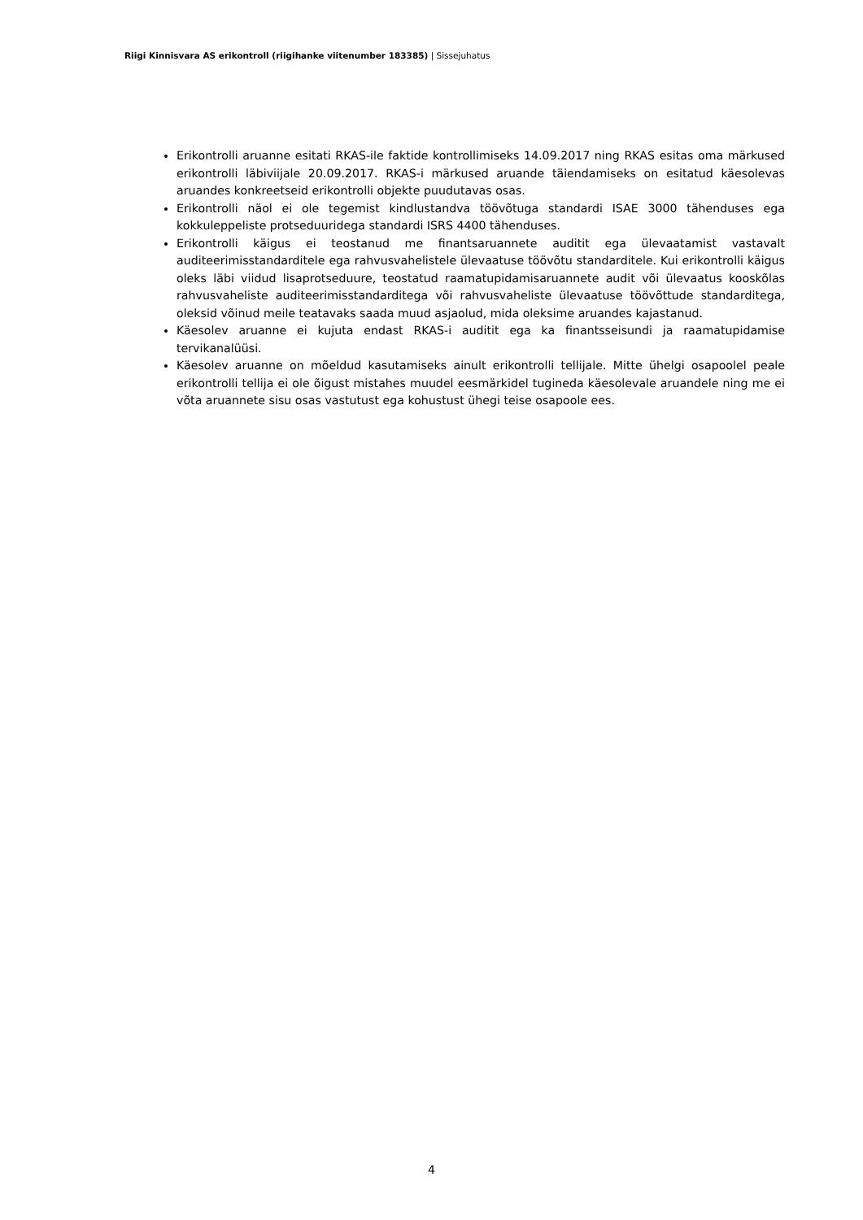Riigi Kinnisvara AS erikontroll (riigihanke viitenumber 183385) | Sissejuhatus
Erikontrolli aruanne esitati RKAS-ile faktide kontrollimiseks 14.09.2017 ning RKAS esitas oma märkused erikontrolli läbiviijale 20.09.2017. RKAS-i märkused aruande täiendamiseks on esitatud käesolevas aruandes konkreetseid erikontrolli objekte puudutavas osas.
Erikontrolli näol ei ole tegemist kindlustandva töövõtuga standardi ISAE 3000 tähenduses ega kokkuleppeliste protseduuridega standardi ISRS 4400 tähenduses.
Erikontrolli käigus ei teostanud me finantsaruannete auditit ega ülevaatamist vastavalt auditeerimisstandarditele ega rahvusvahelistele ülevaatuse töövõtu standarditele. Kui erikontrolli käigus oleks läbi viidud lisaprotseduure, teostatud raamatupidamisaruannete audit või ülevaatus kooskõlas rahvusvaheliste auditeerimisstandarditega või rahvusvaheliste ülevaatuse töövõttude standarditega, oleksid võinud meile teatavaks saada muud asjaolud, mida oleksime aruandes kajastanud.
Käesolev aruanne ei kujuta endast RKAS-i auditit ega ka finantsseisundi ja raamatupidamise tervikanalüüsi.
Käesolev aruanne on mõeldud kasutamiseks ainult erikontrolli tellijale. Mitte ühelgi osapoolel peale erikontrolli tellija ei ole õigust mistahes muudel eesmärkidel tugineda käesolevale aruandele ning me ei võta aruannete sisu osas vastutust ega kohustust ühegi teise osapoole ees.
4